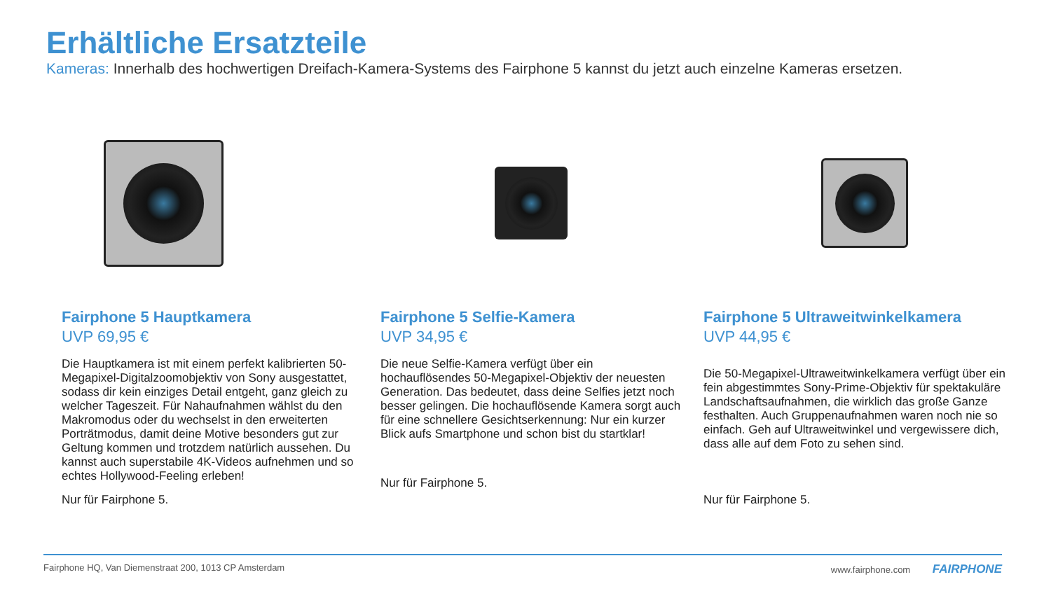Erhältliche Ersatzteile
Kameras: Innerhalb des hochwertigen Dreifach-Kamera-Systems des Fairphone 5 kannst du jetzt auch einzelne Kameras ersetzen.
Fairphone 5 Hauptkamera
UVP 69,95 €
Die Hauptkamera ist mit einem perfekt kalibrierten 50-Megapixel-Digitalzoomobjektiv von Sony ausgestattet, sodass dir kein einziges Detail entgeht, ganz gleich zu welcher Tageszeit. Für Nahaufnahmen wählst du den Makromodus oder du wechselst in den erweiterten Porträtmodus, damit deine Motive besonders gut zur Geltung kommen und trotzdem natürlich aussehen. Du kannst auch superstabile 4K-Videos aufnehmen und so echtes Hollywood-Feeling erleben!
Nur für Fairphone 5.
Fairphone 5 Selfie-Kamera
UVP 34,95 €
Die neue Selfie-Kamera verfügt über ein hochauflösendes 50-Megapixel-Objektiv der neuesten Generation. Das bedeutet, dass deine Selfies jetzt noch besser gelingen. Die hochauflösende Kamera sorgt auch für eine schnellere Gesichtserkennung: Nur ein kurzer Blick aufs Smartphone und schon bist du startklar!
Nur für Fairphone 5.
Fairphone 5 Ultraweitwinkelkamera
UVP 44,95 €
Die 50-Megapixel-Ultraweitwinkelkamera verfügt über ein fein abgestimmtes Sony-Prime-Objektiv für spektakuläre Landschaftsaufnahmen, die wirklich das große Ganze festhalten. Auch Gruppenaufnahmen waren noch nie so einfach. Geh auf Ultraweitwinkel und vergewissere dich, dass alle auf dem Foto zu sehen sind.
Nur für Fairphone 5.
Fairphone HQ, Van Diemenstraat 200, 1013 CP Amsterdam www.fairphone.com FAIRPHONE